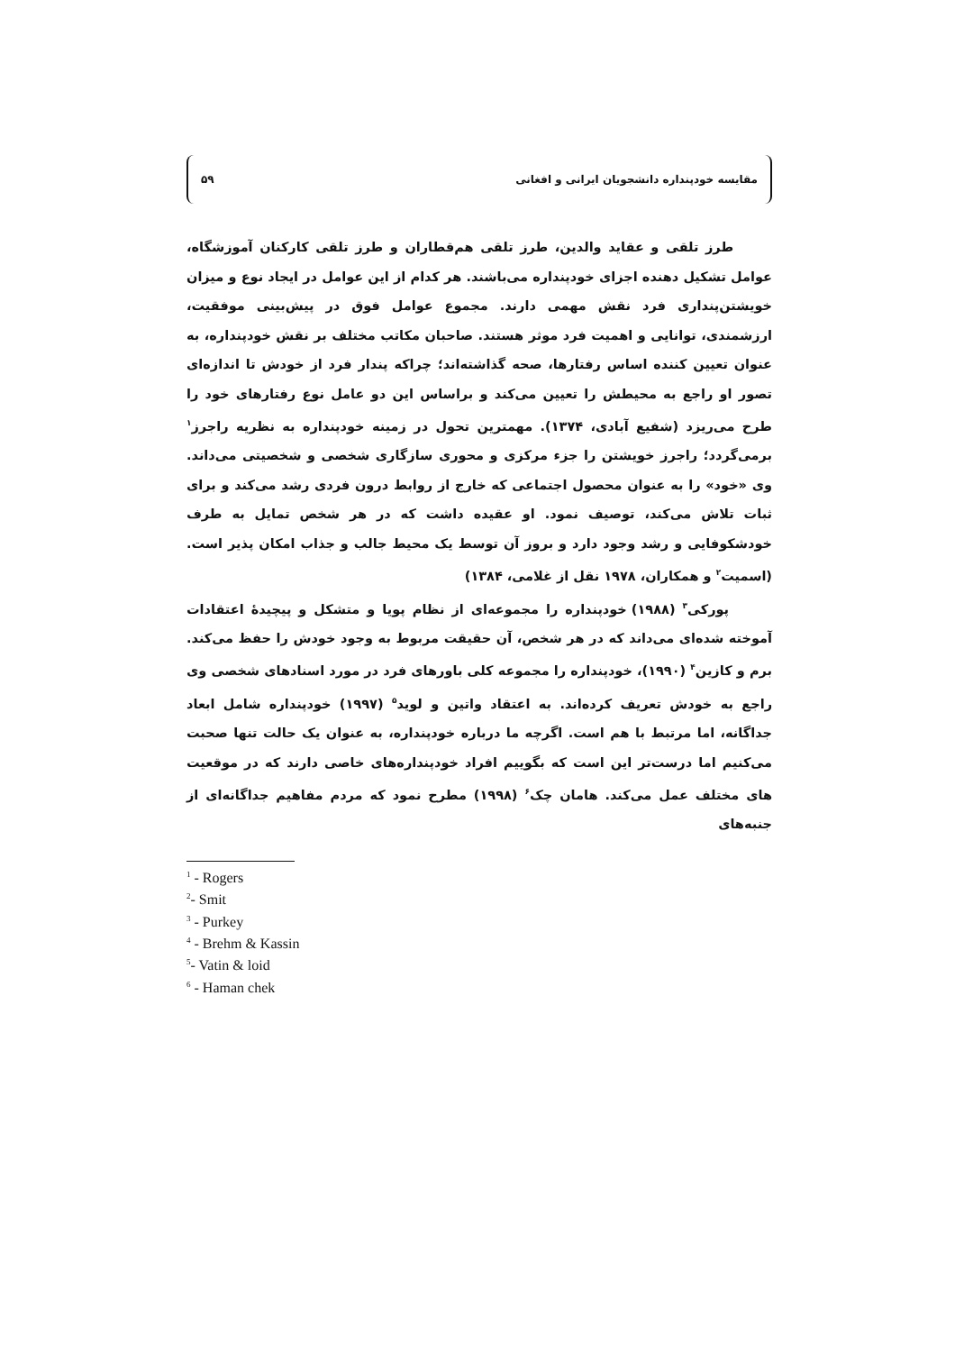مقایسه خودپنداره دانشجویان ایرانی و افغانی ۵۹
طرز تلقی و عقاید والدین، طرز تلقی هم‌قطاران و طرز تلقی کارکنان آموزشگاه، عوامل تشکیل دهنده اجزای خودپنداره می‌باشند. هر کدام از این عوامل در ایجاد نوع و میزان خویشتن‌پنداری فرد نقش مهمی دارند. مجموع عوامل فوق در پیش‌بینی موفقیت، ارزشمندی، توانایی و اهمیت فرد موثر هستند. صاحبان مکاتب مختلف بر نقش خودپنداره، به عنوان تعیین کننده اساس رفتارها، صحه گذاشته‌اند؛ چراکه پندار فرد از خودش تا اندازه‌ای تصور او راجع به محیطش را تعیین می‌کند و براساس این دو عامل نوع رفتارهای خود را طرح می‌ریزد (شفیع آبادی، ۱۳۷۴). مهمترین تحول در زمینه خودپنداره به نظریه راجرز<sup>۱</sup> برمی‌گردد؛ راجرز خویشتن را جزء مرکزی و محوری سازگاری شخصی و شخصیتی می‌داند. وی «خود» را به عنوان محصول اجتماعی که خارج از روابط درون فردی رشد می‌کند و برای ثبات تلاش می‌کند، توصیف نمود. او عقیده داشت که در هر شخص تمایل به طرف خودشکوفایی و رشد وجود دارد و بروز آن توسط یک محیط جالب و جذاب امکان پذیر است. (اسمیت<sup>۲</sup> و همکاران، ۱۹۷۸ نقل از غلامی، ۱۳۸۴)
پورکی<sup>۳</sup> (۱۹۸۸) خودپنداره را مجموعه‌ای از نظام پویا و متشکل و پیچیدهٔ اعتقادات آموخته شده‌ای می‌داند که در هر شخص، آن حقیقت مربوط به وجود خودش را حفظ می‌کند. برم و کازین<sup>۴</sup> (۱۹۹۰)، خودپنداره را مجموعه کلی باورهای فرد در مورد اسنادهای شخصی وی راجع به خودش تعریف کرده‌اند. به اعتقاد واتین و لوید<sup>۵</sup> (۱۹۹۷) خودپنداره شامل ابعاد جداگانه، اما مرتبط با هم است. اگرچه ما درباره خودپنداره، به عنوان یک حالت تنها صحبت می‌کنیم اما درست‌تر این است که بگوییم افراد خودپنداره‌های خاصی دارند که در موقعیت های مختلف عمل می‌کند. هامان چک<sup>۶</sup> (۱۹۹۸) مطرح نمود که مردم مفاهیم جداگانه‌ای از جنبه‌های
<sup>1</sup> - Rogers
<sup>2</sup>- Smit
<sup>3</sup> - Purkey
<sup>4</sup> - Brehm & Kassin
<sup>5</sup>- Vatin & loid
<sup>6</sup> - Haman chek